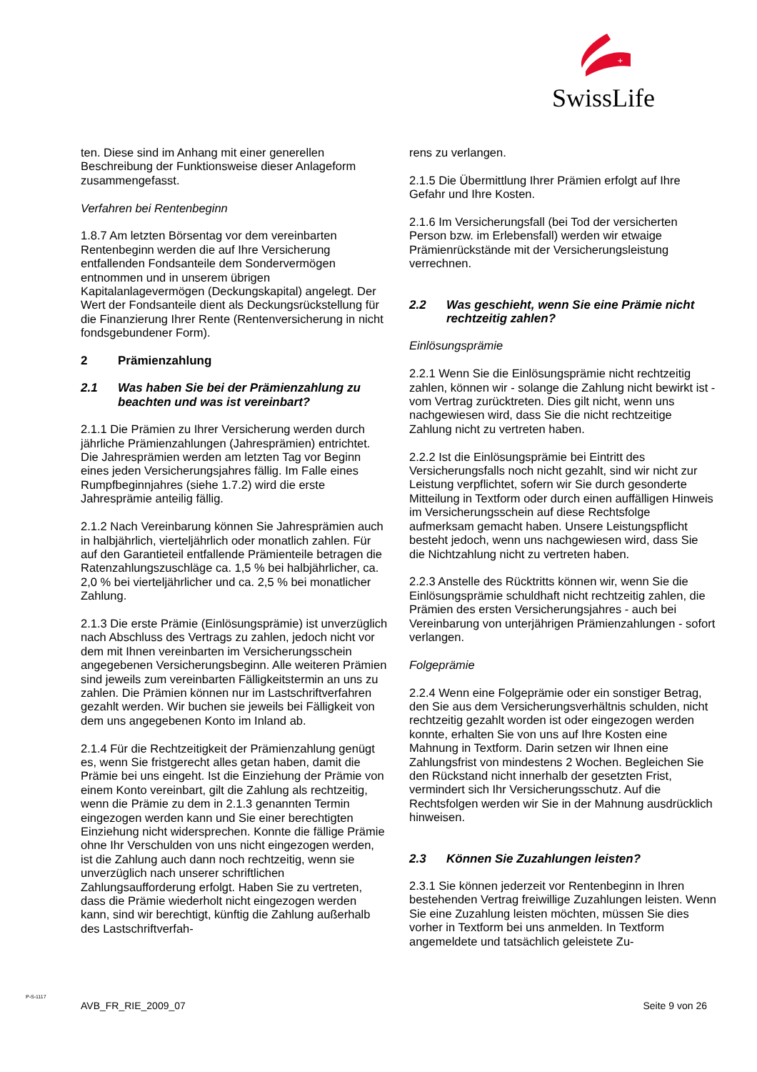+
SwissLife
ten. Diese sind im Anhang mit einer generellen Beschreibung der Funktionsweise dieser Anlageform zusammengefasst.
Verfahren bei Rentenbeginn
1.8.7 Am letzten Börsentag vor dem vereinbarten Rentenbeginn werden die auf Ihre Versicherung entfallenden Fondsanteile dem Sondervermögen entnommen und in unserem übrigen Kapitalanlagevermögen (Deckungskapital) angelegt. Der Wert der Fondsanteile dient als Deckungsrückstellung für die Finanzierung Ihrer Rente (Rentenversicherung in nicht fondsgebundener Form).
2 Prämienzahlung
2.1 Was haben Sie bei der Prämienzahlung zu beachten und was ist vereinbart?
2.1.1 Die Prämien zu Ihrer Versicherung werden durch jährliche Prämienzahlungen (Jahresprämien) entrichtet. Die Jahresprämien werden am letzten Tag vor Beginn eines jeden Versicherungsjahres fällig. Im Falle eines Rumpfbeginnjahres (siehe 1.7.2) wird die erste Jahresprämie anteilig fällig.
2.1.2 Nach Vereinbarung können Sie Jahresprämien auch in halbjährlich, vierteljährlich oder monatlich zahlen. Für auf den Garantieteil entfallende Prämienteile betragen die Ratenzahlungszuschläge ca. 1,5 % bei halbjährlicher, ca. 2,0 % bei vierteljährlicher und ca. 2,5 % bei monatlicher Zahlung.
2.1.3 Die erste Prämie (Einlösungsprämie) ist unverzüglich nach Abschluss des Vertrags zu zahlen, jedoch nicht vor dem mit Ihnen vereinbarten im Versicherungsschein angegebenen Versicherungsbeginn. Alle weiteren Prämien sind jeweils zum vereinbarten Fälligkeitstermin an uns zu zahlen. Die Prämien können nur im Lastschriftverfahren gezahlt werden. Wir buchen sie jeweils bei Fälligkeit von dem uns angegebenen Konto im Inland ab.
2.1.4 Für die Rechtzeitigkeit der Prämienzahlung genügt es, wenn Sie fristgerecht alles getan haben, damit die Prämie bei uns eingeht. Ist die Einziehung der Prämie von einem Konto vereinbart, gilt die Zahlung als rechtzeitig, wenn die Prämie zu dem in 2.1.3 genannten Termin eingezogen werden kann und Sie einer berechtigten Einziehung nicht widersprechen. Konnte die fällige Prämie ohne Ihr Verschulden von uns nicht eingezogen werden, ist die Zahlung auch dann noch rechtzeitig, wenn sie unverzüglich nach unserer schriftlichen Zahlungsaufforderung erfolgt. Haben Sie zu vertreten, dass die Prämie wiederholt nicht eingezogen werden kann, sind wir berechtigt, künftig die Zahlung außerhalb des Lastschriftverfah-
rens zu verlangen.
2.1.5 Die Übermittlung Ihrer Prämien erfolgt auf Ihre Gefahr und Ihre Kosten.
2.1.6 Im Versicherungsfall (bei Tod der versicherten Person bzw. im Erlebensfall) werden wir etwaige Prämienrückstände mit der Versicherungsleistung verrechnen.
2.2 Was geschieht, wenn Sie eine Prämie nicht rechtzeitig zahlen?
Einlösungsprämie
2.2.1 Wenn Sie die Einlösungsprämie nicht rechtzeitig zahlen, können wir - solange die Zahlung nicht bewirkt ist - vom Vertrag zurücktreten. Dies gilt nicht, wenn uns nachgewiesen wird, dass Sie die nicht rechtzeitige Zahlung nicht zu vertreten haben.
2.2.2 Ist die Einlösungsprämie bei Eintritt des Versicherungsfalls noch nicht gezahlt, sind wir nicht zur Leistung verpflichtet, sofern wir Sie durch gesonderte Mitteilung in Textform oder durch einen auffälligen Hinweis im Versicherungsschein auf diese Rechtsfolge aufmerksam gemacht haben. Unsere Leistungspflicht besteht jedoch, wenn uns nachgewiesen wird, dass Sie die Nichtzahlung nicht zu vertreten haben.
2.2.3 Anstelle des Rücktritts können wir, wenn Sie die Einlösungsprämie schuldhaft nicht rechtzeitig zahlen, die Prämien des ersten Versicherungsjahres - auch bei Vereinbarung von unterjährigen Prämienzahlungen - sofort verlangen.
Folgeprämie
2.2.4 Wenn eine Folgeprämie oder ein sonstiger Betrag, den Sie aus dem Versicherungsverhältnis schulden, nicht rechtzeitig gezahlt worden ist oder eingezogen werden konnte, erhalten Sie von uns auf Ihre Kosten eine Mahnung in Textform. Darin setzen wir Ihnen eine Zahlungsfrist von mindestens 2 Wochen. Begleichen Sie den Rückstand nicht innerhalb der gesetzten Frist, vermindert sich Ihr Versicherungsschutz. Auf die Rechtsfolgen werden wir Sie in der Mahnung ausdrücklich hinweisen.
2.3 Können Sie Zuzahlungen leisten?
2.3.1 Sie können jederzeit vor Rentenbeginn in Ihren bestehenden Vertrag freiwillige Zuzahlungen leisten. Wenn Sie eine Zuzahlung leisten möchten, müssen Sie dies vorher in Textform bei uns anmelden. In Textform angemeldete und tatsächlich geleistete Zu-
P-S-1117
AVB_FR_RIE_2009_07 Seite 9 von 26